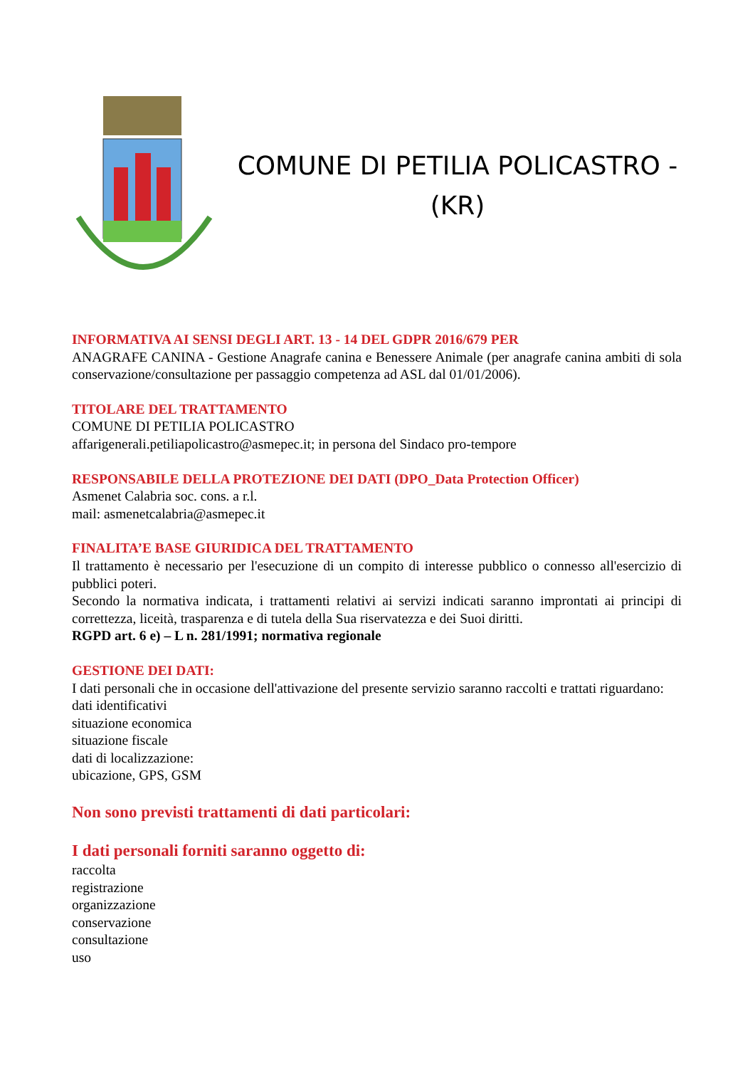COMUNE DI PETILIA POLICASTRO -
(KR)
INFORMATIVA AI SENSI DEGLI ART. 13 - 14 DEL GDPR 2016/679 PER
ANAGRAFE CANINA - Gestione Anagrafe canina e Benessere Animale (per anagrafe canina ambiti di sola conservazione/consultazione per passaggio competenza ad ASL dal 01/01/2006).
TITOLARE DEL TRATTAMENTO
COMUNE DI PETILIA POLICASTRO
affarigenerali.petiliapolicastro@asmepec.it; in persona del Sindaco pro-tempore
RESPONSABILE DELLA PROTEZIONE DEI DATI (DPO_Data Protection Officer)
Asmenet Calabria soc. cons. a r.l.
mail: asmenetcalabria@asmepec.it
FINALITA’E BASE GIURIDICA DEL TRATTAMENTO
Il trattamento è necessario per l'esecuzione di un compito di interesse pubblico o connesso all'esercizio di pubblici poteri.
Secondo la normativa indicata, i trattamenti relativi ai servizi indicati saranno improntati ai principi di correttezza, liceità, trasparenza e di tutela della Sua riservatezza e dei Suoi diritti.
RGPD art. 6 e) – L n. 281/1991; normativa regionale
GESTIONE DEI DATI:
I dati personali che in occasione dell'attivazione del presente servizio saranno raccolti e trattati riguardano:
dati identificativi
situazione economica
situazione fiscale
dati di localizzazione:
ubicazione, GPS, GSM
Non sono previsti trattamenti di dati particolari:
I dati personali forniti saranno oggetto di:
raccolta
registrazione
organizzazione
conservazione
consultazione
uso